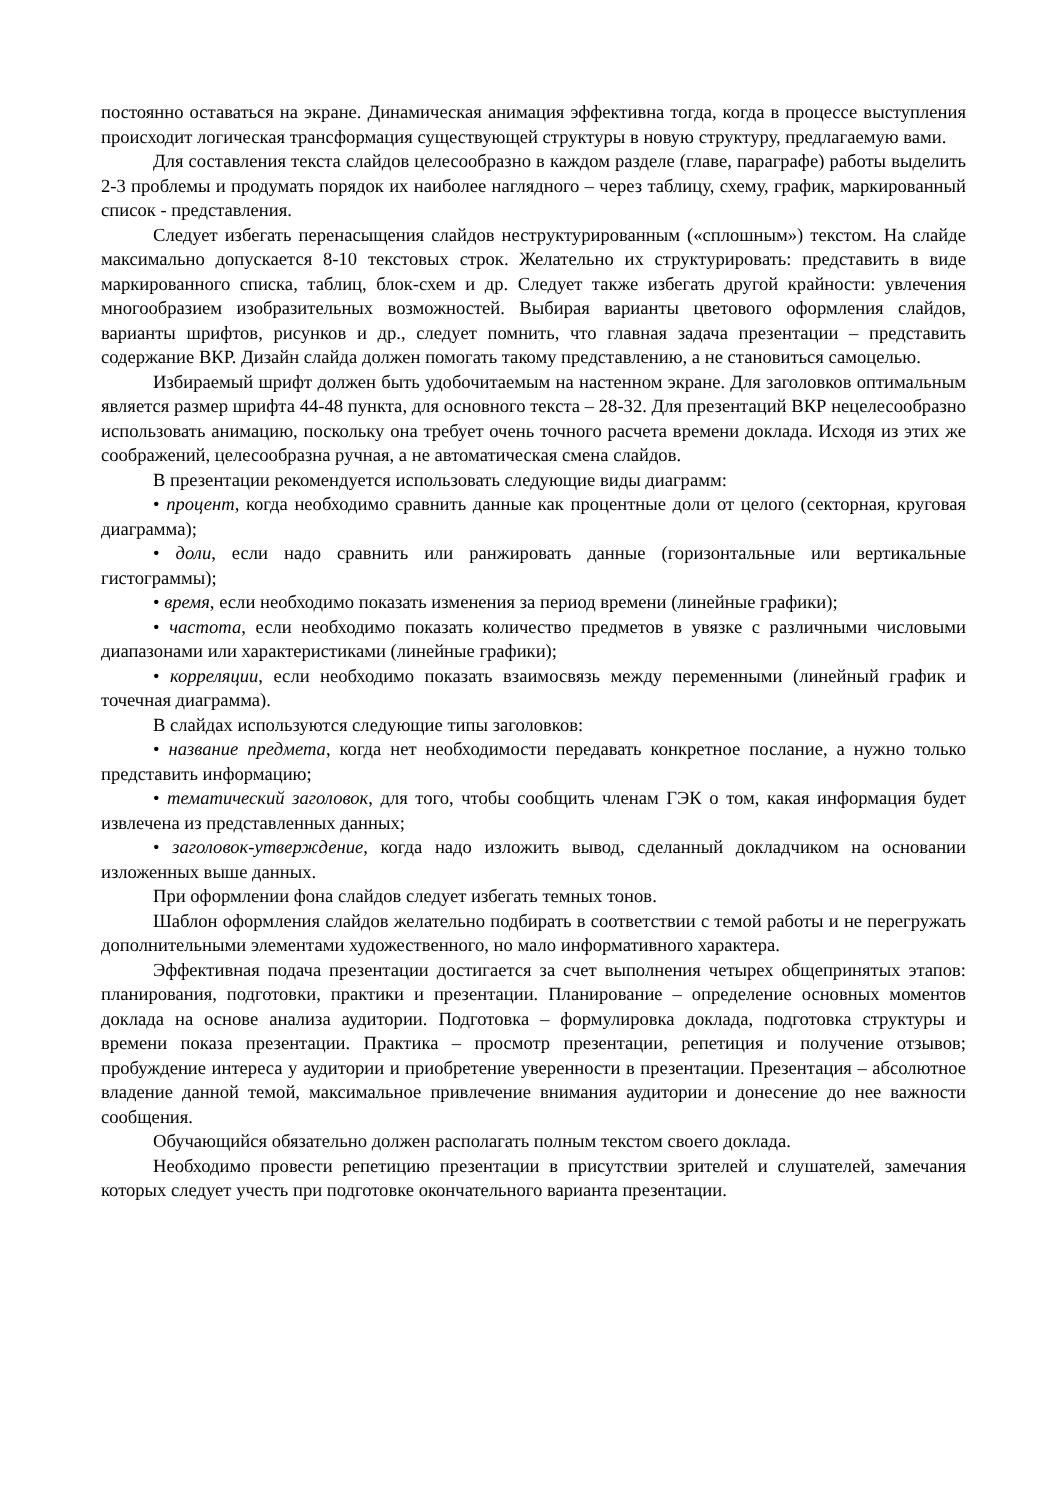постоянно оставаться на экране. Динамическая анимация эффективна тогда, когда в процессе выступления происходит логическая трансформация существующей структуры в новую структуру, предлагаемую вами.
Для составления текста слайдов целесообразно в каждом разделе (главе, параграфе) работы выделить 2-3 проблемы и продумать порядок их наиболее наглядного – через таблицу, схему, график, маркированный список - представления.
Следует избегать перенасыщения слайдов неструктурированным («сплошным») текстом. На слайде максимально допускается 8-10 текстовых строк. Желательно их структурировать: представить в виде маркированного списка, таблиц, блок-схем и др. Следует также избегать другой крайности: увлечения многообразием изобразительных возможностей. Выбирая варианты цветового оформления слайдов, варианты шрифтов, рисунков и др., следует помнить, что главная задача презентации – представить содержание ВКР. Дизайн слайда должен помогать такому представлению, а не становиться самоцелью.
Избираемый шрифт должен быть удобочитаемым на настенном экране. Для заголовков оптимальным является размер шрифта 44-48 пункта, для основного текста – 28-32. Для презентаций ВКР нецелесообразно использовать анимацию, поскольку она требует очень точного расчета времени доклада. Исходя из этих же соображений, целесообразна ручная, а не автоматическая смена слайдов.
В презентации рекомендуется использовать следующие виды диаграмм:
• процент, когда необходимо сравнить данные как процентные доли от целого (секторная, круговая диаграмма);
• доли, если надо сравнить или ранжировать данные (горизонтальные или вертикальные гистограммы);
• время, если необходимо показать изменения за период времени (линейные графики);
• частота, если необходимо показать количество предметов в увязке с различными числовыми диапазонами или характеристиками (линейные графики);
• корреляции, если необходимо показать взаимосвязь между переменными (линейный график и точечная диаграмма).
В слайдах используются следующие типы заголовков:
• название предмета, когда нет необходимости передавать конкретное послание, а нужно только представить информацию;
• тематический заголовок, для того, чтобы сообщить членам ГЭК о том, какая информация будет извлечена из представленных данных;
• заголовок-утверждение, когда надо изложить вывод, сделанный докладчиком на основании изложенных выше данных.
При оформлении фона слайдов следует избегать темных тонов.
Шаблон оформления слайдов желательно подбирать в соответствии с темой работы и не перегружать дополнительными элементами художественного, но мало информативного характера.
Эффективная подача презентации достигается за счет выполнения четырех общепринятых этапов: планирования, подготовки, практики и презентации. Планирование – определение основных моментов доклада на основе анализа аудитории. Подготовка – формулировка доклада, подготовка структуры и времени показа презентации. Практика – просмотр презентации, репетиция и получение отзывов; пробуждение интереса у аудитории и приобретение уверенности в презентации. Презентация – абсолютное владение данной темой, максимальное привлечение внимания аудитории и донесение до нее важности сообщения.
Обучающийся обязательно должен располагать полным текстом своего доклада.
Необходимо провести репетицию презентации в присутствии зрителей и слушателей, замечания которых следует учесть при подготовке окончательного варианта презентации.